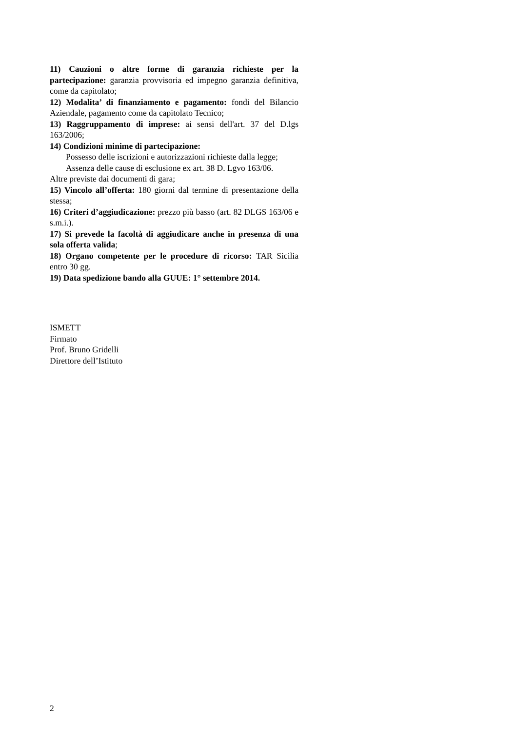11) Cauzioni o altre forme di garanzia richieste per la partecipazione: garanzia provvisoria ed impegno garanzia definitiva, come da capitolato;
12) Modalita’ di finanziamento e pagamento: fondi del Bilancio Aziendale, pagamento come da capitolato Tecnico;
13) Raggruppamento di imprese: ai sensi dell'art. 37 del D.lgs 163/2006;
14) Condizioni minime di partecipazione:
Possesso delle iscrizioni e autorizzazioni richieste dalla legge;
Assenza delle cause di esclusione ex art. 38 D. Lgvo 163/06.
Altre previste dai documenti di gara;
15) Vincolo all’offerta: 180 giorni dal termine di presentazione della stessa;
16) Criteri d’aggiudicazione: prezzo più basso (art. 82 DLGS 163/06 e s.m.i.).
17) Si prevede la facoltà di aggiudicare anche in presenza di una sola offerta valida;
18) Organo competente per le procedure di ricorso: TAR Sicilia entro 30 gg.
19) Data spedizione bando alla GUUE: 1° settembre 2014.
ISMETT
Firmato
Prof. Bruno Gridelli
Direttore dell’Istituto
2